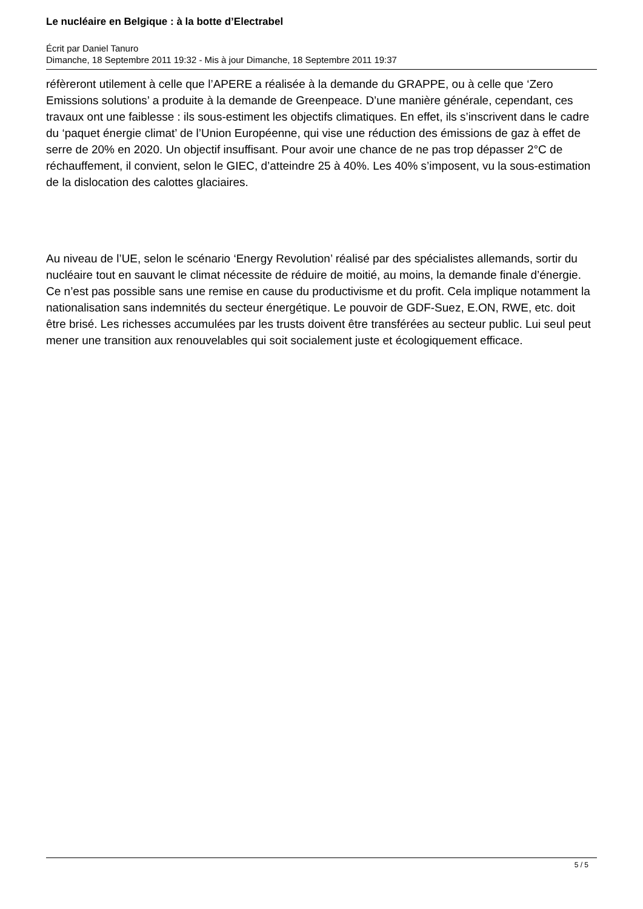Le nucléaire en Belgique : à la botte d’Electrabel
Écrit par Daniel Tanuro
Dimanche, 18 Septembre 2011 19:32 - Mis à jour Dimanche, 18 Septembre 2011 19:37
réfèreront utilement à celle que l’APERE a réalisée à la demande du GRAPPE, ou à celle que ‘Zero Emissions solutions’ a produite à la demande de Greenpeace. D’une manière générale, cependant, ces travaux ont une faiblesse : ils sous-estiment les objectifs climatiques. En effet, ils s’inscrivent dans le cadre du ‘paquet énergie climat’ de l’Union Européenne, qui vise une réduction des émissions de gaz à effet de serre de 20% en 2020. Un objectif insuffisant. Pour avoir une chance de ne pas trop dépasser 2°C de réchauffement, il convient, selon le GIEC, d’atteindre 25 à 40%. Les 40% s’imposent, vu la sous-estimation de la dislocation des calottes glaciaires.
Au niveau de l’UE, selon le scénario ‘Energy Revolution’ réalisé par des spécialistes allemands, sortir du nucléaire tout en sauvant le climat nécessite de réduire de moitié, au moins, la demande finale d’énergie. Ce n’est pas possible sans une remise en cause du productivisme et du profit. Cela implique notamment la nationalisation sans indemnités du secteur énergétique. Le pouvoir de GDF-Suez, E.ON, RWE, etc. doit être brisé. Les richesses accumulées par les trusts doivent être transférées au secteur public. Lui seul peut mener une transition aux renouvelables qui soit socialement juste et écologiquement efficace.
5 / 5